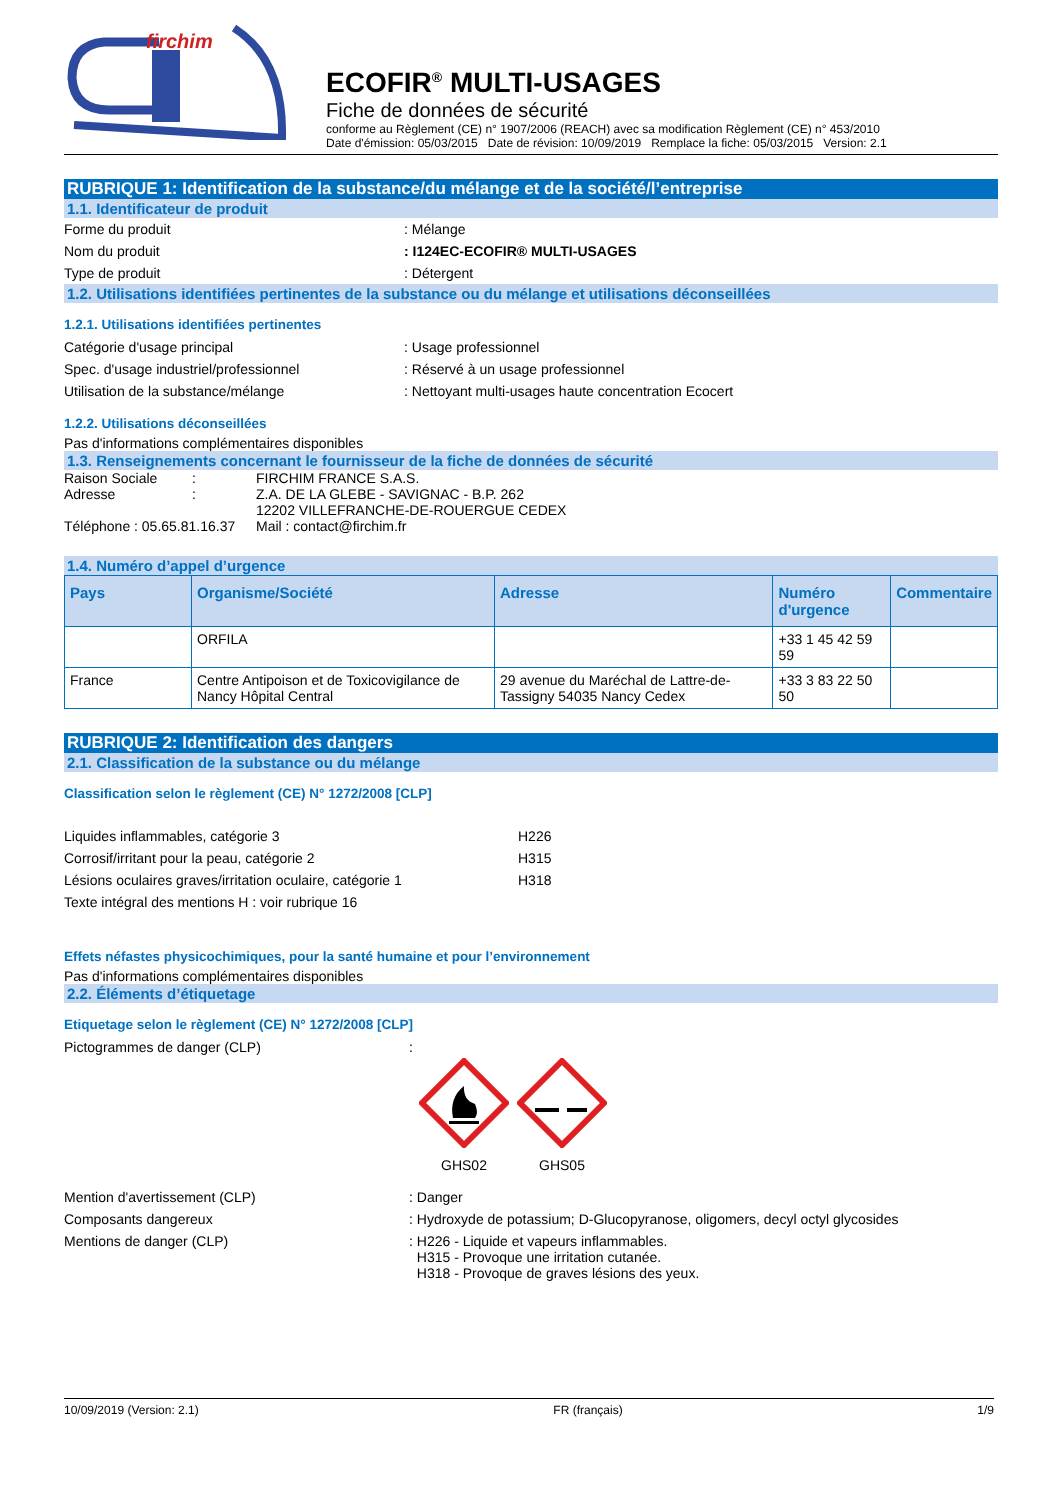firchim
ECOFIR<sup>®</sup> MULTI-USAGES
Fiche de données de sécurité
conforme au Règlement (CE) n° 1907/2006 (REACH) avec sa modification Règlement (CE) n° 453/2010
Date d'émission: 05/03/2015 Date de révision: 10/09/2019 Remplace la fiche: 05/03/2015 Version: 2.1
RUBRIQUE 1: Identification de la substance/du mélange et de la société/l’entreprise
1.1. Identificateur de produit
Forme du produit : Mélange
Nom du produit : I124EC-ECOFIR® MULTI-USAGES
Type de produit : Détergent
1.2. Utilisations identifiées pertinentes de la substance ou du mélange et utilisations déconseillées
1.2.1. Utilisations identifiées pertinentes
Catégorie d'usage principal : Usage professionnel
Spec. d'usage industriel/professionnel : Réservé à un usage professionnel
Utilisation de la substance/mélange : Nettoyant multi-usages haute concentration Ecocert
1.2.2. Utilisations déconseillées
Pas d'informations complémentaires disponibles
1.3. Renseignements concernant le fournisseur de la fiche de données de sécurité
Raison Sociale
:
FIRCHIM FRANCE S.A.S.
Adresse
:
Z.A. DE LA GLEBE - SAVIGNAC - B.P. 262
12202 VILLEFRANCHE-DE-ROUERGUE CEDEX
Téléphone : 05.65.81.16.37
Mail : contact@firchim.fr
1.4. Numéro d’appel d’urgence
| Pays | Organisme/Société | Adresse | Numéro d'urgence | Commentaire |
| --- | --- | --- | --- | --- |
| | ORFILA | | +33 1 45 42 59 59 | |
| France | Centre Antipoison et de Toxicovigilance de Nancy Hôpital Central | 29 avenue du Maréchal de Lattre-de-Tassigny 54035 Nancy Cedex | +33 3 83 22 50 50 | |
RUBRIQUE 2: Identification des dangers
2.1. Classification de la substance ou du mélange
Classification selon le règlement (CE) N° 1272/2008 [CLP]
Liquides inflammables, catégorie 3 H226
Corrosif/irritant pour la peau, catégorie 2 H315
Lésions oculaires graves/irritation oculaire, catégorie 1
H318
Texte intégral des mentions H : voir rubrique 16
Effets néfastes physicochimiques, pour la santé humaine et pour l’environnement
Pas d'informations complémentaires disponibles
2.2. Éléments d’étiquetage
Etiquetage selon le règlement (CE) N° 1272/2008 [CLP]
Pictogrammes de danger (CLP) :
GHS02 GHS05
Mention d'avertissement (CLP) : Danger
Composants dangereux : Hydroxyde de potassium; D-Glucopyranose, oligomers, decyl octyl glycosides
Mentions de danger (CLP)
: H226 - Liquide et vapeurs inflammables.
H315 - Provoque une irritation cutanée.
H318 - Provoque de graves lésions des yeux.
10/09/2019 (Version: 2.1) FR (français) 1/9